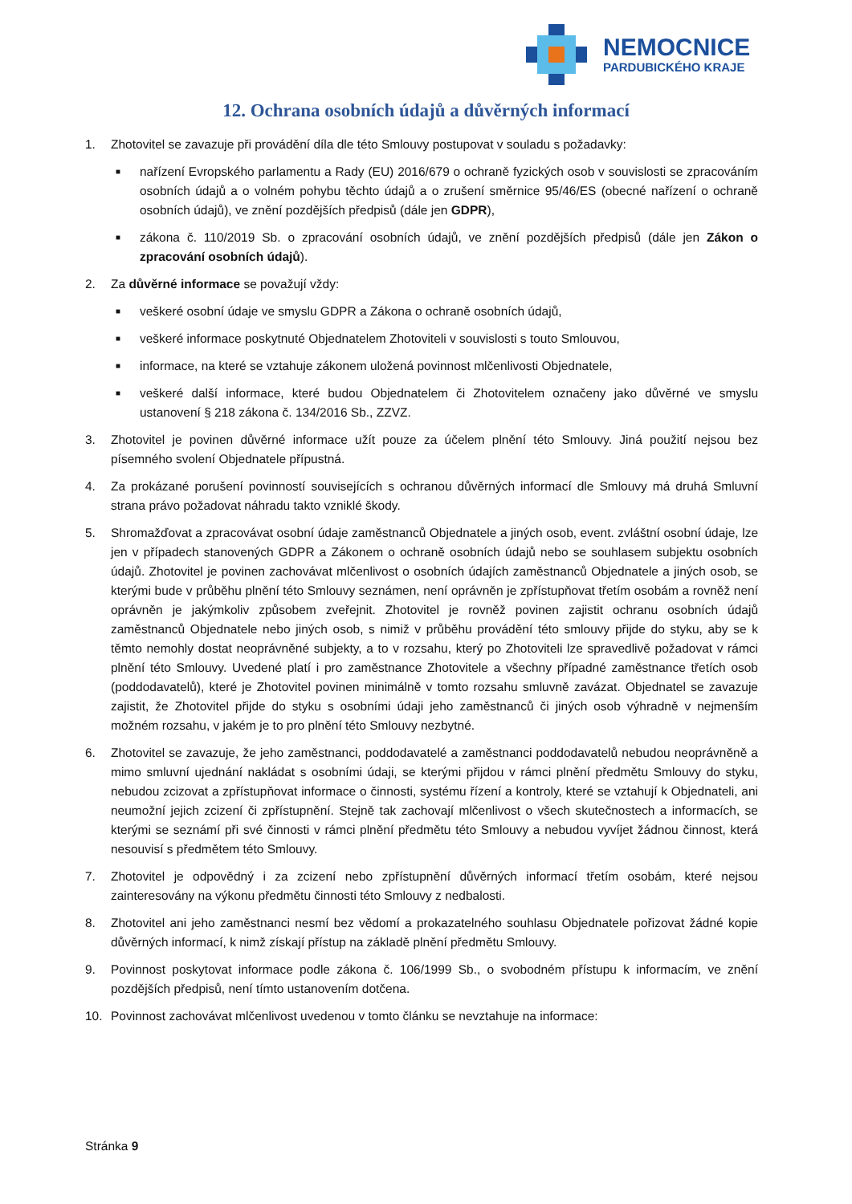NEMOCNICE
PARDUBICKÉHO KRAJE
12. Ochrana osobních údajů a důvěrných informací
1. Zhotovitel se zavazuje při provádění díla dle této Smlouvy postupovat v souladu s požadavky:
■ nařízení Evropského parlamentu a Rady (EU) 2016/679 o ochraně fyzických osob v souvislosti se zpracováním osobních údajů a o volném pohybu těchto údajů a o zrušení směrnice 95/46/ES (obecné nařízení o ochraně osobních údajů), ve znění pozdějších předpisů (dále jen GDPR),
■ zákona č. 110/2019 Sb. o zpracování osobních údajů, ve znění pozdějších předpisů (dále jen Zákon o zpracování osobních údajů).
2. Za důvěrné informace se považují vždy:
■ veškeré osobní údaje ve smyslu GDPR a Zákona o ochraně osobních údajů,
■ veškeré informace poskytnuté Objednatelem Zhotoviteli v souvislosti s touto Smlouvou,
■ informace, na které se vztahuje zákonem uložená povinnost mlčenlivosti Objednatele,
■ veškeré další informace, které budou Objednatelem či Zhotovitelem označeny jako důvěrné ve smyslu ustanovení § 218 zákona č. 134/2016 Sb., ZZVZ.
3. Zhotovitel je povinen důvěrné informace užít pouze za účelem plnění této Smlouvy. Jiná použití nejsou bez písemného svolení Objednatele přípustná.
4. Za prokázané porušení povinností souvisejících s ochranou důvěrných informací dle Smlouvy má druhá Smluvní strana právo požadovat náhradu takto vzniklé škody.
5. Shromažďovat a zpracovávat osobní údaje zaměstnanců Objednatele a jiných osob, event. zvláštní osobní údaje, lze jen v případech stanovených GDPR a Zákonem o ochraně osobních údajů nebo se souhlasem subjektu osobních údajů. Zhotovitel je povinen zachovávat mlčenlivost o osobních údajích zaměstnanců Objednatele a jiných osob, se kterými bude v průběhu plnění této Smlouvy seznámen, není oprávněn je zpřístupňovat třetím osobám a rovněž není oprávněn je jakýmkoliv způsobem zveřejnit. Zhotovitel je rovněž povinen zajistit ochranu osobních údajů zaměstnanců Objednatele nebo jiných osob, s nimiž v průběhu provádění této smlouvy přijde do styku, aby se k těmto nemohly dostat neoprávněné subjekty, a to v rozsahu, který po Zhotoviteli lze spravedlivě požadovat v rámci plnění této Smlouvy. Uvedené platí i pro zaměstnance Zhotovitele a všechny případné zaměstnance třetích osob (poddodavatelů), které je Zhotovitel povinen minimálně v tomto rozsahu smluvně zavázat. Objednatel se zavazuje zajistit, že Zhotovitel přijde do styku s osobními údaji jeho zaměstnanců či jiných osob výhradně v nejmenším možném rozsahu, v jakém je to pro plnění této Smlouvy nezbytné.
6. Zhotovitel se zavazuje, že jeho zaměstnanci, poddodavatelé a zaměstnanci poddodavatelů nebudou neoprávněně a mimo smluvní ujednání nakládat s osobními údaji, se kterými přijdou v rámci plnění předmětu Smlouvy do styku, nebudou zcizovat a zpřístupňovat informace o činnosti, systému řízení a kontroly, které se vztahují k Objednateli, ani neumožní jejich zcizení či zpřístupnění. Stejně tak zachovají mlčenlivost o všech skutečnostech a informacích, se kterými se seznámí při své činnosti v rámci plnění předmětu této Smlouvy a nebudou vyvíjet žádnou činnost, která nesouvisí s předmětem této Smlouvy.
7. Zhotovitel je odpovědný i za zcizení nebo zpřístupnění důvěrných informací třetím osobám, které nejsou zainteresovány na výkonu předmětu činnosti této Smlouvy z nedbalosti.
8. Zhotovitel ani jeho zaměstnanci nesmí bez vědomí a prokazatelného souhlasu Objednatele pořizovat žádné kopie důvěrných informací, k nimž získají přístup na základě plnění předmětu Smlouvy.
9. Povinnost poskytovat informace podle zákona č. 106/1999 Sb., o svobodném přístupu k informacím, ve znění pozdějších předpisů, není tímto ustanovením dotčena.
10. Povinnost zachovávat mlčenlivost uvedenou v tomto článku se nevztahuje na informace:
Stránka 9